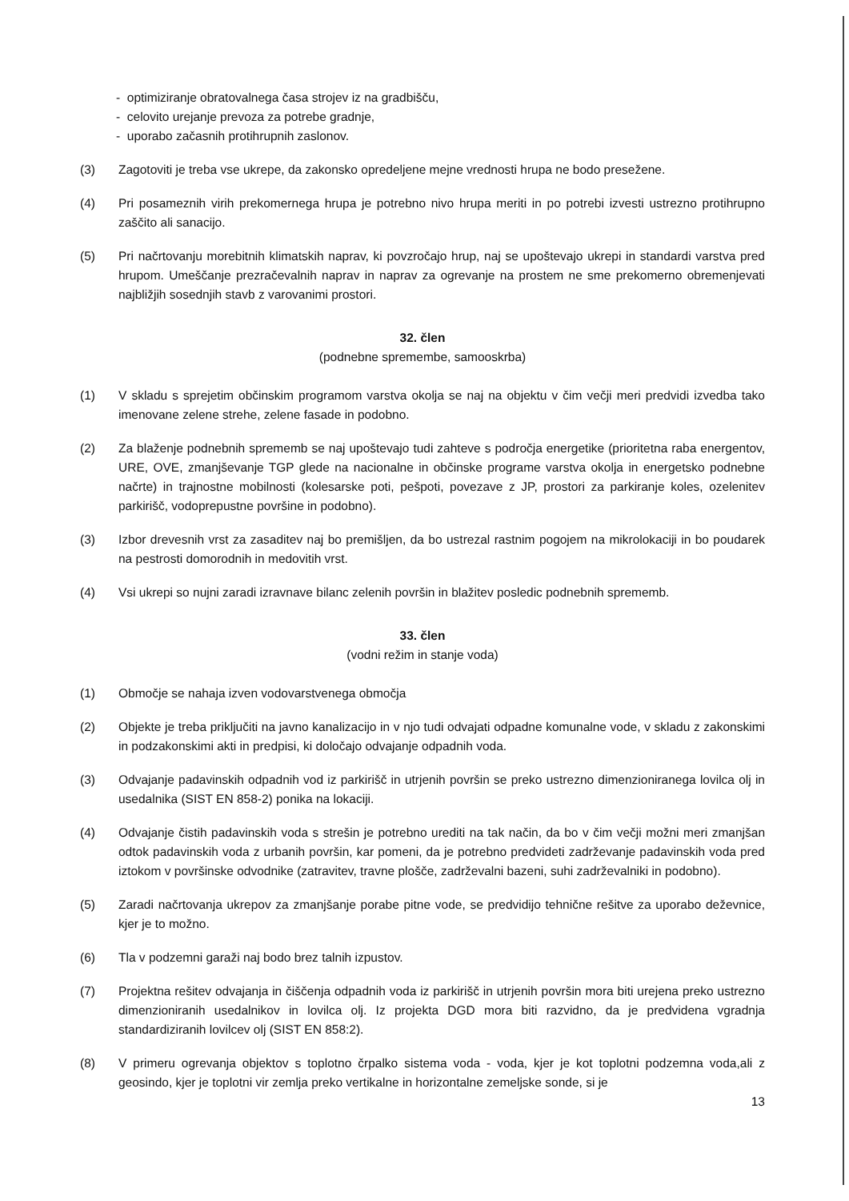- optimiziranje obratovalnega časa strojev iz na gradbišču,
- celovito urejanje prevoza za potrebe gradnje,
- uporabo začasnih protihrupnih zaslonov.
(3) Zagotoviti je treba vse ukrepe, da zakonsko opredeljene mejne vrednosti hrupa ne bodo presežene.
(4) Pri posameznih virih prekomernega hrupa je potrebno nivo hrupa meriti in po potrebi izvesti ustrezno protihrupno zaščito ali sanacijo.
(5) Pri načrtovanju morebitnih klimatskih naprav, ki povzročajo hrup, naj se upoštevajo ukrepi in standardi varstva pred hrupom. Umeščanje prezračevalnih naprav in naprav za ogrevanje na prostem ne sme prekomerno obremenjevati najbližjih sosednjih stavb z varovanimi prostori.
32. člen
(podnebne spremembe, samooskrba)
(1) V skladu s sprejetim občinskim programom varstva okolja se naj na objektu v čim večji meri predvidi izvedba tako imenovane zelene strehe, zelene fasade in podobno.
(2) Za blaženje podnebnih sprememb se naj upoštevajo tudi zahteve s področja energetike (prioritetna raba energentov, URE, OVE, zmanjševanje TGP glede na nacionalne in občinske programe varstva okolja in energetsko podnebne načrte) in trajnostne mobilnosti (kolesarske poti, peš­poti, povezave z JP, prostori za parkiranje koles, ozelenitev parkirišč, vodoprepustne površine in podobno).
(3) Izbor drevesnih vrst za zasaditev naj bo premišljen, da bo ustrezal rastnim pogojem na mikrolokaciji in bo poudarek na pestrosti domorodnih in medovitih vrst.
(4) Vsi ukrepi so nujni zaradi izravnave bilanc zelenih površin in blažitev posledic podnebnih sprememb.
33. člen
(vodni režim in stanje voda)
(1) Območje se nahaja izven vodovarstvenega območja
(2) Objekte je treba priključiti na javno kanalizacijo in v njo tudi odvajati odpadne komunalne vode, v skladu z zakonskimi in podzakonskimi akti in predpisi, ki določajo odvajanje odpadnih voda.
(3) Odvajanje padavinskih odpadnih vod iz parkirišč in utrjenih površin se preko ustrezno dimenzioniranega lovilca olj in usedalnika (SIST EN 858-2) ponika na lokaciji.
(4) Odvajanje čistih padavinskih voda s strešin je potrebno urediti na tak način, da bo v čim večji možni meri zmanjšan odtok padavinskih voda z urbanih površin, kar pomeni, da je potrebno predvideti zadrževanje padavinskih voda pred iztokom v površinske odvodnike (zatravitev, travne plošče, zadrževalni bazeni, suhi zadrževalniki in podobno).
(5) Zaradi načrtovanja ukrepov za zmanjšanje porabe pitne vode, se predvidijo tehnične rešitve za uporabo deževnice, kjer je to možno.
(6) Tla v podzemni garaži naj bodo brez talnih izpustov.
(7) Projektna rešitev odvajanja in čiščenja odpadnih voda iz parkirišč in utrjenih površin mora biti urejena preko ustrezno dimenzioniranih usedalnikov in lovilca olj. Iz projekta DGD mora biti razvidno, da je predvidena vgradnja standardiziranih lovilcev olj (SIST EN 858:2).
(8) V primeru ogrevanja objektov s toplotno črpalko sistema voda - voda, kjer je kot toplotni podzemna voda,ali z geosindo, kjer je toplotni vir zemlja preko vertikalne in horizontalne zemeljske sonde, si je
13